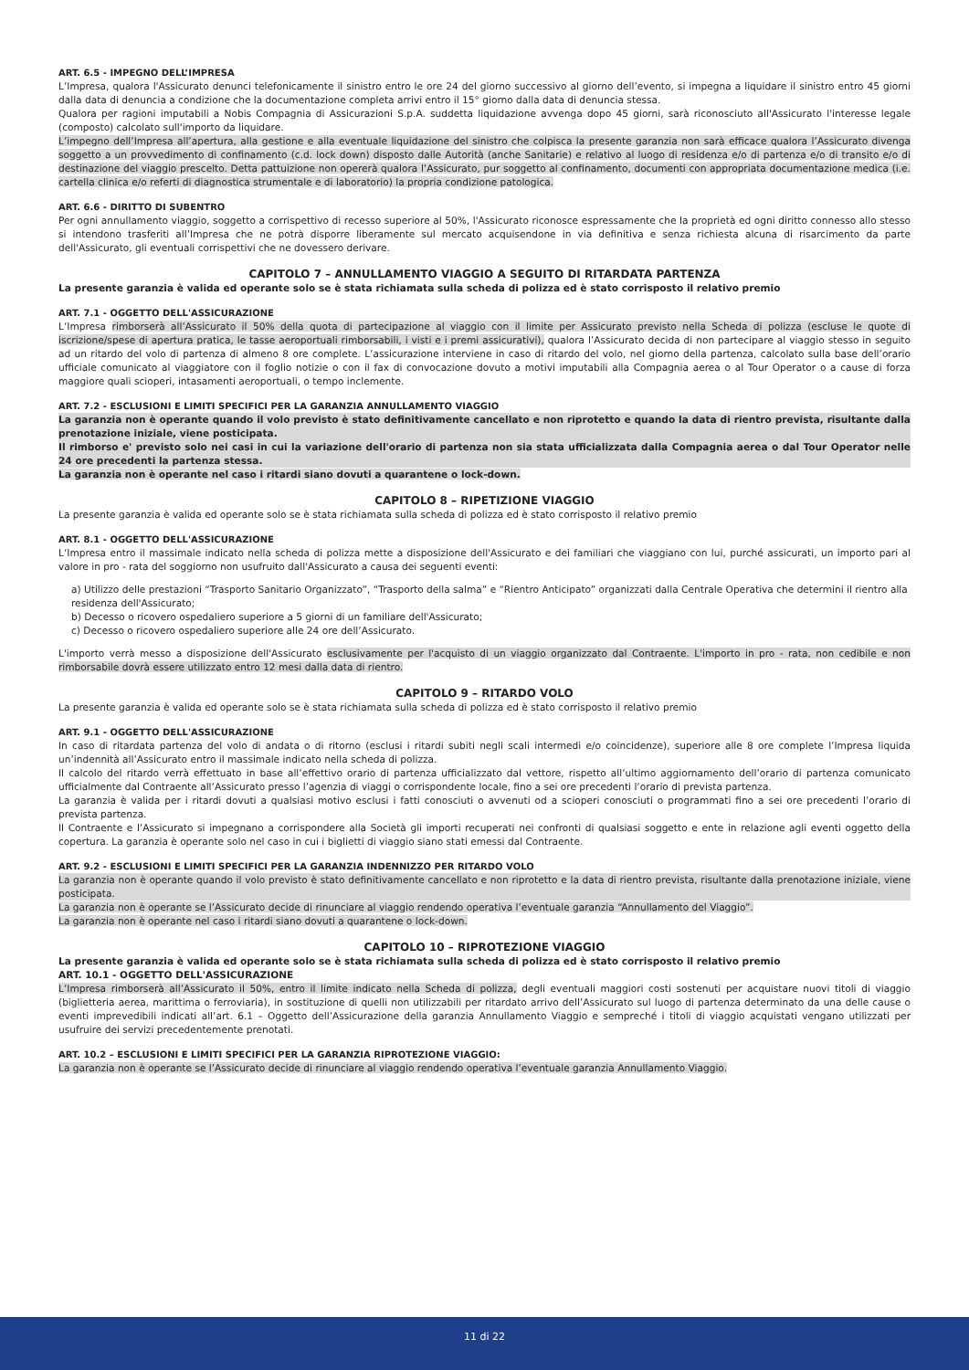ART. 6.5 - IMPEGNO DELL’IMPRESA
L’Impresa, qualora l'Assicurato denunci telefonicamente il sinistro entro le ore 24 del giorno successivo al giorno dell’evento, si impegna a liquidare il sinistro entro 45 giorni dalla data di denuncia a condizione che la documentazione completa arrivi entro il 15° giorno dalla data di denuncia stessa.
Qualora per ragioni imputabili a Nobis Compagnia di Assicurazioni S.p.A. suddetta liquidazione avvenga dopo 45 giorni, sarà riconosciuto all'Assicurato l'interesse legale (composto) calcolato sull'importo da liquidare.
L’impegno dell’Impresa all’apertura, alla gestione e alla eventuale liquidazione del sinistro che colpisca la presente garanzia non sarà efficace qualora l’Assicurato divenga soggetto a un provvedimento di confinamento (c.d. lock down) disposto dalle Autorità (anche Sanitarie) e relativo al luogo di residenza e/o di partenza e/o di transito e/o di destinazione del viaggio prescelto. Detta pattuizione non opererà qualora l’Assicurato, pur soggetto al confinamento, documenti con appropriata documentazione medica (i.e. cartella clinica e/o referti di diagnostica strumentale e di laboratorio) la propria condizione patologica.
ART. 6.6 - DIRITTO DI SUBENTRO
Per ogni annullamento viaggio, soggetto a corrispettivo di recesso superiore al 50%, l'Assicurato riconosce espressamente che la proprietà ed ogni diritto connesso allo stesso si intendono trasferiti all’Impresa che ne potrà disporre liberamente sul mercato acquisendone in via definitiva e senza richiesta alcuna di risarcimento da parte dell'Assicurato, gli eventuali corrispettivi che ne dovessero derivare.
CAPITOLO 7 – ANNULLAMENTO VIAGGIO A SEGUITO DI RITARDATA PARTENZA
La presente garanzia è valida ed operante solo se è stata richiamata sulla scheda di polizza ed è stato corrisposto il relativo premio
ART. 7.1 - OGGETTO DELL'ASSICURAZIONE
L’Impresa rimborserà all’Assicurato il 50% della quota di partecipazione al viaggio con il limite per Assicurato previsto nella Scheda di polizza (escluse le quote di iscrizione/spese di apertura pratica, le tasse aeroportuali rimborsabili, i visti e i premi assicurativi), qualora l’Assicurato decida di non partecipare al viaggio stesso in seguito ad un ritardo del volo di partenza di almeno 8 ore complete. L’assicurazione interviene in caso di ritardo del volo, nel giorno della partenza, calcolato sulla base dell’orario ufficiale comunicato al viaggiatore con il foglio notizie o con il fax di convocazione dovuto a motivi imputabili alla Compagnia aerea o al Tour Operator o a cause di forza maggiore quali scioperi, intasamenti aeroportuali, o tempo inclemente.
ART. 7.2 - ESCLUSIONI E LIMITI SPECIFICI PER LA GARANZIA ANNULLAMENTO VIAGGIO
La garanzia non è operante quando il volo previsto è stato definitivamente cancellato e non riprotetto e quando la data di rientro prevista, risultante dalla prenotazione iniziale, viene posticipata.
Il rimborso e' previsto solo nei casi in cui la variazione dell'orario di partenza non sia stata ufficializzata dalla Compagnia aerea o dal Tour Operator nelle 24 ore precedenti la partenza stessa.
La garanzia non è operante nel caso i ritardi siano dovuti a quarantene o lock-down.
CAPITOLO 8 – RIPETIZIONE VIAGGIO
La presente garanzia è valida ed operante solo se è stata richiamata sulla scheda di polizza ed è stato corrisposto il relativo premio
ART. 8.1 - OGGETTO DELL'ASSICURAZIONE
L’Impresa entro il massimale indicato nella scheda di polizza mette a disposizione dell'Assicurato e dei familiari che viaggiano con lui, purché assicurati, un importo pari al valore in pro - rata del soggiorno non usufruito dall'Assicurato a causa dei seguenti eventi:
a) Utilizzo delle prestazioni “Trasporto Sanitario Organizzato”, “Trasporto della salma” e “Rientro Anticipato” organizzati dalla Centrale Operativa che determini il rientro alla residenza dell'Assicurato;
b) Decesso o ricovero ospedaliero superiore a 5 giorni di un familiare dell'Assicurato;
c) Decesso o ricovero ospedaliero superiore alle 24 ore dell’Assicurato.
L'importo verrà messo a disposizione dell'Assicurato esclusivamente per l'acquisto di un viaggio organizzato dal Contraente. L'importo in pro - rata, non cedibile e non rimborsabile dovrà essere utilizzato entro 12 mesi dalla data di rientro.
CAPITOLO 9 – RITARDO VOLO
La presente garanzia è valida ed operante solo se è stata richiamata sulla scheda di polizza ed è stato corrisposto il relativo premio
ART. 9.1 - OGGETTO DELL'ASSICURAZIONE
In caso di ritardata partenza del volo di andata o di ritorno (esclusi i ritardi subiti negli scali intermedi e/o coincidenze), superiore alle 8 ore complete l’Impresa liquida un’indennità all’Assicurato entro il massimale indicato nella scheda di polizza.
Il calcolo del ritardo verrà effettuato in base all’effettivo orario di partenza ufficializzato dal vettore, rispetto all’ultimo aggiornamento dell’orario di partenza comunicato ufficialmente dal Contraente all’Assicurato presso l’agenzia di viaggi o corrispondente locale, fino a sei ore precedenti l’orario di prevista partenza.
La garanzia è valida per i ritardi dovuti a qualsiasi motivo esclusi i fatti conosciuti o avvenuti od a scioperi conosciuti o programmati fino a sei ore precedenti l’orario di prevista partenza.
Il Contraente e l’Assicurato si impegnano a corrispondere alla Società gli importi recuperati nei confronti di qualsiasi soggetto e ente in relazione agli eventi oggetto della copertura. La garanzia è operante solo nel caso in cui i biglietti di viaggio siano stati emessi dal Contraente.
ART. 9.2 - ESCLUSIONI E LIMITI SPECIFICI PER LA GARANZIA INDENNIZZO PER RITARDO VOLO
La garanzia non è operante quando il volo previsto è stato definitivamente cancellato e non riprotetto e la data di rientro prevista, risultante dalla prenotazione iniziale, viene posticipata.
La garanzia non è operante se l’Assicurato decide di rinunciare al viaggio rendendo operativa l’eventuale garanzia “Annullamento del Viaggio”.
La garanzia non è operante nel caso i ritardi siano dovuti a quarantene o lock-down.
CAPITOLO 10 – RIPROTEZIONE VIAGGIO
La presente garanzia è valida ed operante solo se è stata richiamata sulla scheda di polizza ed è stato corrisposto il relativo premio
ART. 10.1 - OGGETTO DELL'ASSICURAZIONE
L’Impresa rimborserà all’Assicurato il 50%, entro il limite indicato nella Scheda di polizza, degli eventuali maggiori costi sostenuti per acquistare nuovi titoli di viaggio (biglietteria aerea, marittima o ferroviaria), in sostituzione di quelli non utilizzabili per ritardato arrivo dell’Assicurato sul luogo di partenza determinato da una delle cause o eventi imprevedibili indicati all’art. 6.1 – Oggetto dell’Assicurazione della garanzia Annullamento Viaggio e sempreché i titoli di viaggio acquistati vengano utilizzati per usufruire dei servizi precedentemente prenotati.
ART. 10.2 – ESCLUSIONI E LIMITI SPECIFICI PER LA GARANZIA RIPROTEZIONE VIAGGIO:
La garanzia non è operante se l’Assicurato decide di rinunciare al viaggio rendendo operativa l’eventuale garanzia Annullamento Viaggio.
11 di 22